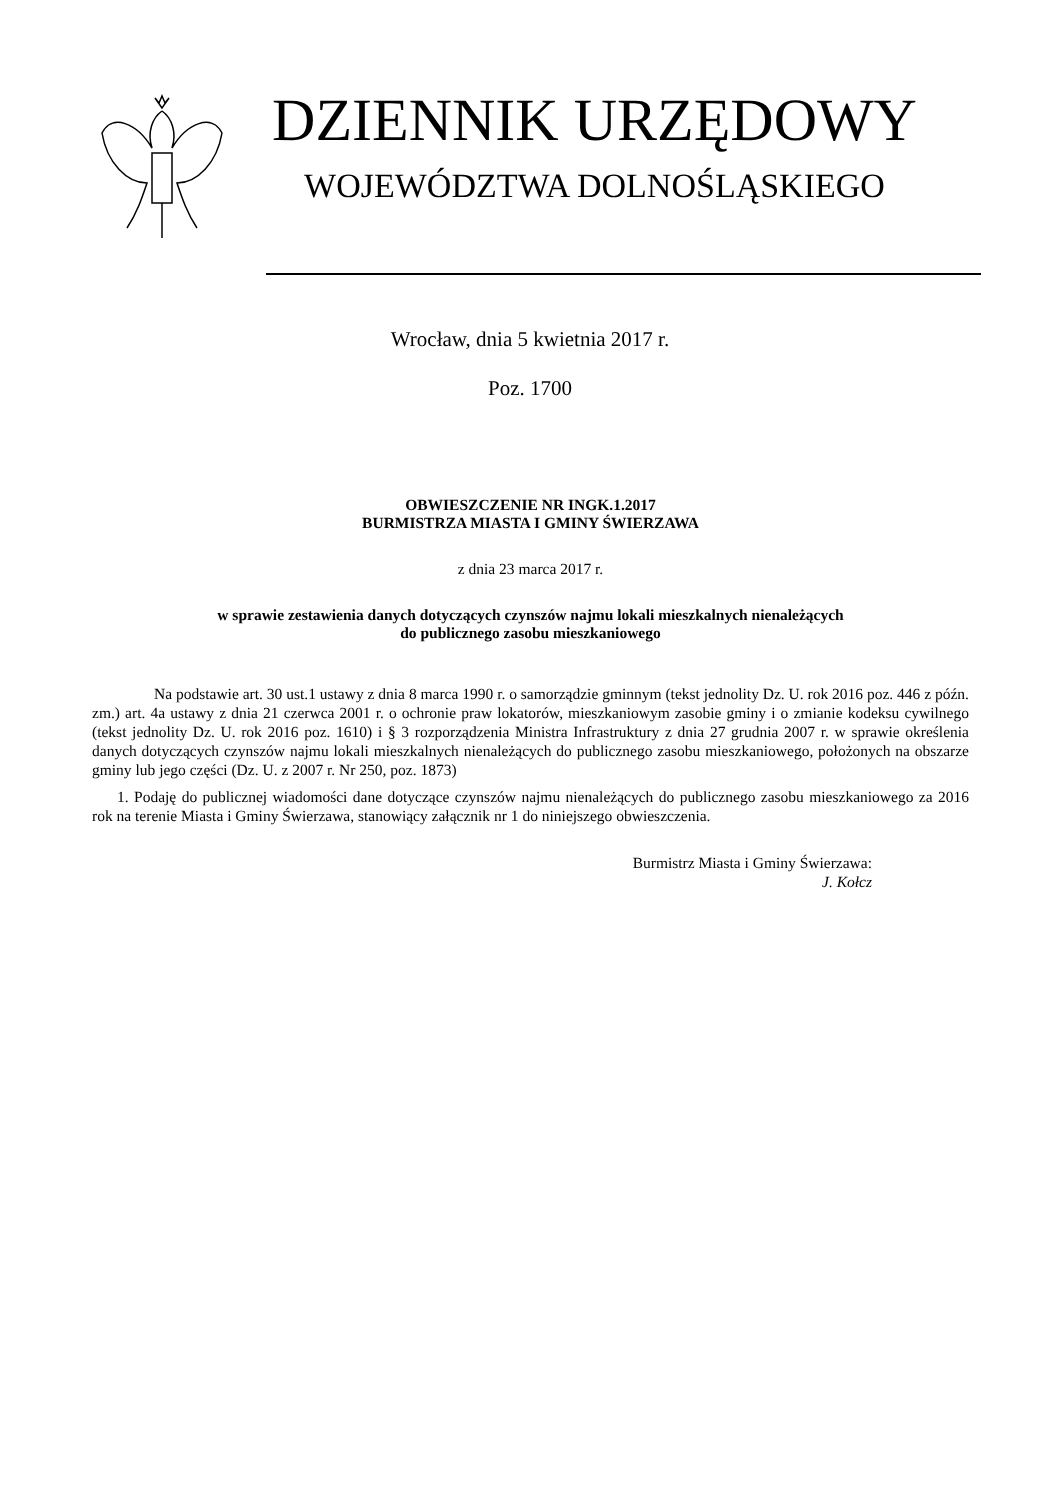DZIENNIK URZĘDOWY
WOJEWÓDZTWA DOLNOŚLĄSKIEGO
Wrocław, dnia 5 kwietnia 2017 r.
Poz. 1700
OBWIESZCZENIE NR INGK.1.2017
BURMISTRZA MIASTA I GMINY ŚWIERZAWA
z dnia 23 marca 2017 r.
w sprawie zestawienia danych dotyczących czynszów najmu lokali mieszkalnych nienależących
do publicznego zasobu mieszkaniowego
Na podstawie art. 30 ust.1 ustawy z dnia 8 marca 1990 r. o samorządzie gminnym (tekst jednolity Dz. U. rok 2016 poz. 446 z późn. zm.) art. 4a ustawy z dnia 21 czerwca 2001 r. o ochronie praw lokatorów, mieszkaniowym zasobie gminy i o zmianie kodeksu cywilnego (tekst jednolity Dz. U. rok 2016 poz. 1610) i § 3 rozporządzenia Ministra Infrastruktury z dnia 27 grudnia 2007 r. w sprawie określenia danych dotyczących czynszów najmu lokali mieszkalnych nienależących do publicznego zasobu mieszkaniowego, położonych na obszarze gminy lub jego części (Dz. U. z 2007 r. Nr 250, poz. 1873)
1. Podaję do publicznej wiadomości dane dotyczące czynszów najmu nienależących do publicznego zasobu mieszkaniowego za 2016 rok na terenie Miasta i Gminy Świerzawa, stanowiący załącznik nr 1 do niniejszego obwieszczenia.
Burmistrz Miasta i Gminy Świerzawa:
J. Kołcz